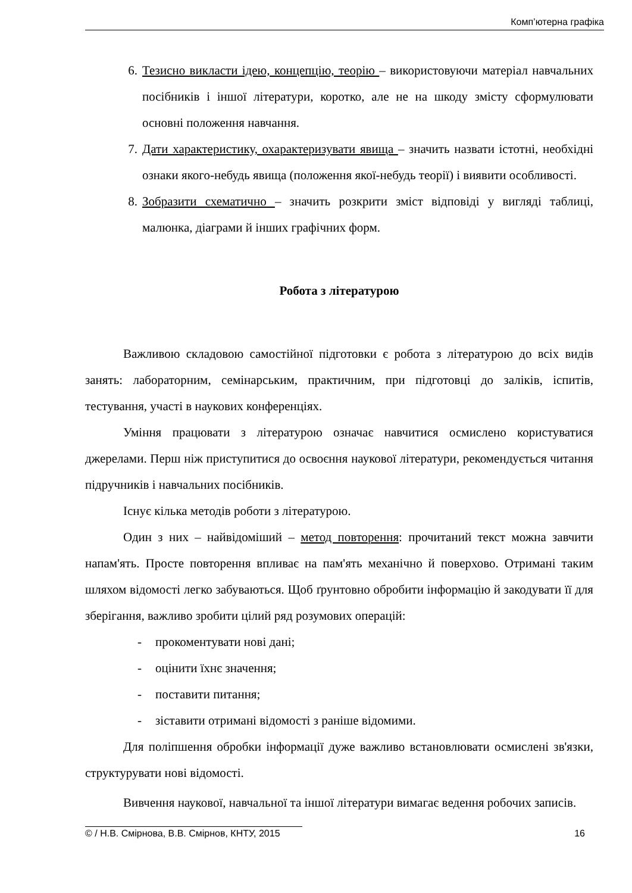Комп’ютерна графіка
6. Тезисно викласти ідею, концепцію, теорію – використовуючи матеріал навчальних посібників і іншої літератури, коротко, але не на шкоду змісту сформулювати основні положення навчання.
7. Дати характеристику, охарактеризувати явища – значить назвати істотні, необхідні ознаки якого-небудь явища (положення якої-небудь теорії) і виявити особливості.
8. Зобразити схематично – значить розкрити зміст відповіді у вигляді таблиці, малюнка, діаграми й інших графічних форм.
Робота з літературою
Важливою складовою самостійної підготовки є робота з літературою до всіх видів занять: лабораторним, семінарським, практичним, при підготовці до заліків, іспитів, тестування, участі в наукових конференціях.
Уміння працювати з літературою означає навчитися осмислено користуватися джерелами. Перш ніж приступитися до освоєння наукової літератури, рекомендується читання підручників і навчальних посібників.
Існує кілька методів роботи з літературою.
Один з них – найвідоміший – метод повторення: прочитаний текст можна завчити напам'ять. Просте повторення впливає на пам'ять механічно й поверхово. Отримані таким шляхом відомості легко забуваються. Щоб ґрунтовно обробити інформацію й закодувати її для зберігання, важливо зробити цілий ряд розумових операцій:
- прокоментувати нові дані;
- оцінити їхнє значення;
- поставити питання;
- зіставити отримані відомості з раніше відомими.
Для поліпшення обробки інформації дуже важливо встановлювати осмислені зв'язки, структурувати нові відомості.
Вивчення наукової, навчальної та іншої літератури вимагає ведення робочих записів.
16 © / Н.В. Смірнова, В.В. Смірнов, КНТУ, 2015